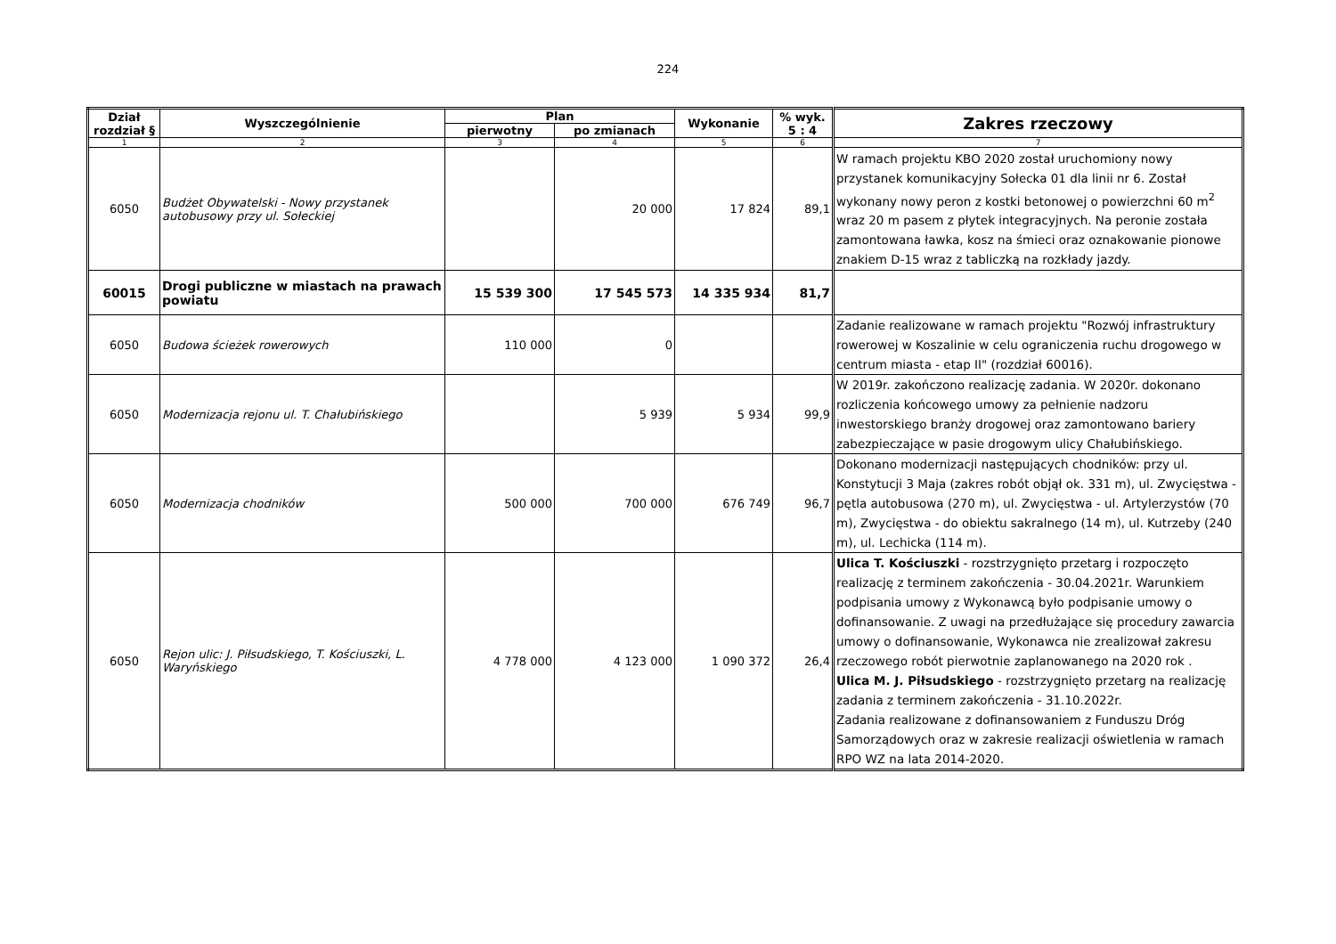224
| Dział rozdział § | Wyszczególnienie | Plan | | Wykonanie | % wyk. 5 : 4 | Zakres rzeczowy |
| --- | --- | --- | --- | --- | --- | --- |
| | | pierwotny | po zmianach | | | |
| 1 | 2 | 3 | 4 | 5 | 6 | 7 |
| 6050 | Budżet Obywatelski - Nowy przystanek autobusowy przy ul. Sołeckiej | | 20 000 | 17 824 | 89,1 | W ramach projektu KBO 2020 został uruchomiony nowy przystanek komunikacyjny Sołecka 01 dla linii nr 6. Został wykonany nowy peron z kostki betonowej o powierzchni 60 m<sup>2</sup> wraz 20 m pasem z płytek integracyjnych. Na peronie została zamontowana ławka, kosz na śmieci oraz oznakowanie pionowe znakiem D-15 wraz z tabliczką na rozkłady jazdy. |
| 60015 | Drogi publiczne w miastach na prawach powiatu | 15 539 300 | 17 545 573 | 14 335 934 | 81,7 | |
| 6050 | Budowa ścieżek rowerowych | 110 000 | 0 | | | Zadanie realizowane w ramach projektu "Rozwój infrastruktury rowerowej w Koszalinie w celu ograniczenia ruchu drogowego w centrum miasta - etap II" (rozdział 60016). |
| 6050 | Modernizacja rejonu ul. T. Chałubińskiego | | 5 939 | 5 934 | 99,9 | W 2019r. zakończono realizację zadania. W 2020r. dokonano rozliczenia końcowego umowy za pełnienie nadzoru inwestorskiego branży drogowej oraz zamontowano bariery zabezpieczające w pasie drogowym ulicy Chałubińskiego. |
| 6050 | Modernizacja chodników | 500 000 | 700 000 | 676 749 | 96,7 | Dokonano modernizacji następujących chodników: przy ul. Konstytucji 3 Maja (zakres robót objął ok. 331 m), ul. Zwycięstwa - pętla autobusowa (270 m), ul. Zwycięstwa - ul. Artylerzystów (70 m), Zwycięstwa - do obiektu sakralnego (14 m), ul. Kutrzeby (240 m), ul. Lechicka (114 m). |
| 6050 | Rejon ulic: J. Piłsudskiego, T. Kościuszki, L. Waryńskiego | 4 778 000 | 4 123 000 | 1 090 372 | 26,4 | Ulica T. Kościuszki - rozstrzygnięto przetarg i rozpoczęto realizację z terminem zakończenia - 30.04.2021r. Warunkiem podpisania umowy z Wykonawcą było podpisanie umowy o dofinansowanie. Z uwagi na przedłużające się procedury zawarcia umowy o dofinansowanie, Wykonawca nie zrealizował zakresu rzeczowego robót pierwotnie zaplanowanego na 2020 rok . Ulica M. J. Piłsudskiego - rozstrzygnięto przetarg na realizację zadania z terminem zakończenia - 31.10.2022r. Zadania realizowane z dofinansowaniem z Funduszu Dróg Samorządowych oraz w zakresie realizacji oświetlenia w ramach RPO WZ na lata 2014-2020. |